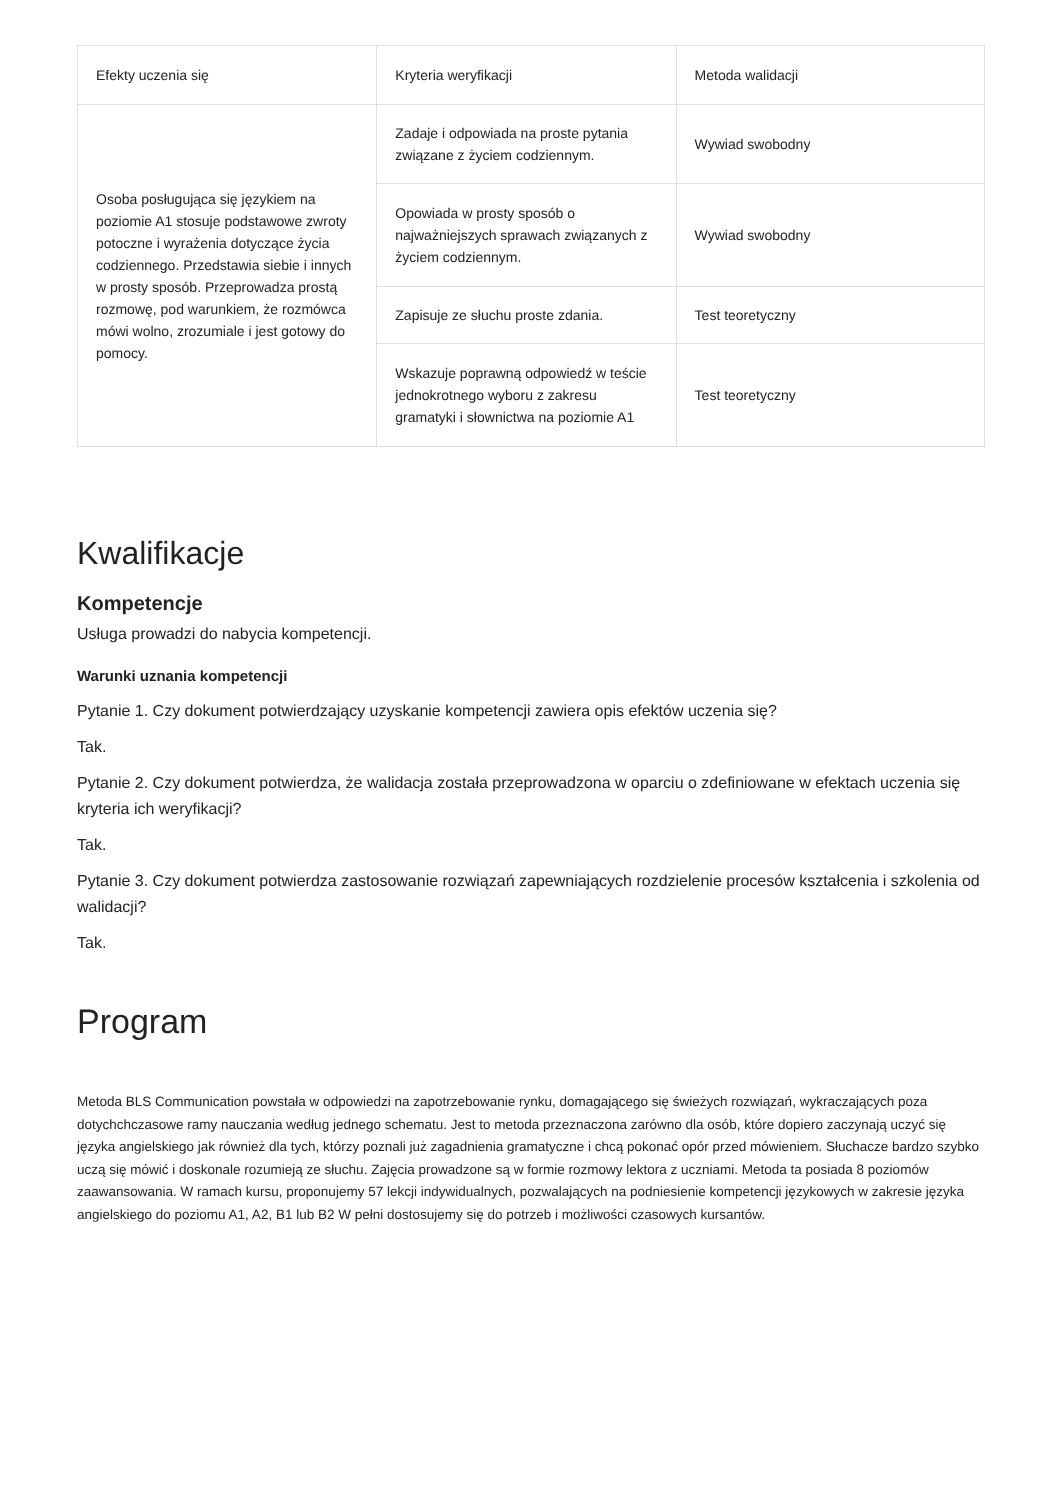| Efekty uczenia się | Kryteria weryfikacji | Metoda walidacji |
| --- | --- | --- |
| Osoba posługująca się językiem na poziomie A1 stosuje podstawowe zwroty potoczne i wyrażenia dotyczące życia codziennego. Przedstawia siebie i innych w prosty sposób. Przeprowadza prostą rozmowę, pod warunkiem, że rozmówca mówi wolno, zrozumiale i jest gotowy do pomocy. | Zadaje i odpowiada na proste pytania związane z życiem codziennym. | Wywiad swobodny |
| | Opowiada w prosty sposób o najważniejszych sprawach związanych z życiem codziennym. | Wywiad swobodny |
| | Zapisuje ze słuchu proste zdania. | Test teoretyczny |
| | Wskazuje poprawną odpowiedź w teście jednokrotnego wyboru z zakresu gramatyki i słownictwa na poziomie A1 | Test teoretyczny |
Kwalifikacje
Kompetencje
Usługa prowadzi do nabycia kompetencji.
Warunki uznania kompetencji
Pytanie 1. Czy dokument potwierdzający uzyskanie kompetencji zawiera opis efektów uczenia się?
Tak.
Pytanie 2. Czy dokument potwierdza, że walidacja została przeprowadzona w oparciu o zdefiniowane w efektach uczenia się kryteria ich weryfikacji?
Tak.
Pytanie 3. Czy dokument potwierdza zastosowanie rozwiązań zapewniających rozdzielenie procesów kształcenia i szkolenia od walidacji?
Tak.
Program
Metoda BLS Communication powstała w odpowiedzi na zapotrzebowanie rynku, domagającego się świeżych rozwiązań, wykraczających poza dotychchczasowe ramy nauczania według jednego schematu. Jest to metoda przeznaczona zarówno dla osób, które dopiero zaczynają uczyć się języka angielskiego jak również dla tych, którzy poznali już zagadnienia gramatyczne i chcą pokonać opór przed mówieniem. Słuchacze bardzo szybko uczą się mówić i doskonale rozumieją ze słuchu. Zajęcia prowadzone są w formie rozmowy lektora z uczniami. Metoda ta posiada 8 poziomów zaawansowania. W ramach kursu, proponujemy 57 lekcji indywidualnych, pozwalających na podniesienie kompetencji językowych w zakresie języka angielskiego do poziomu A1, A2, B1 lub B2 W pełni dostosujemy się do potrzeb i możliwości czasowych kursantów.